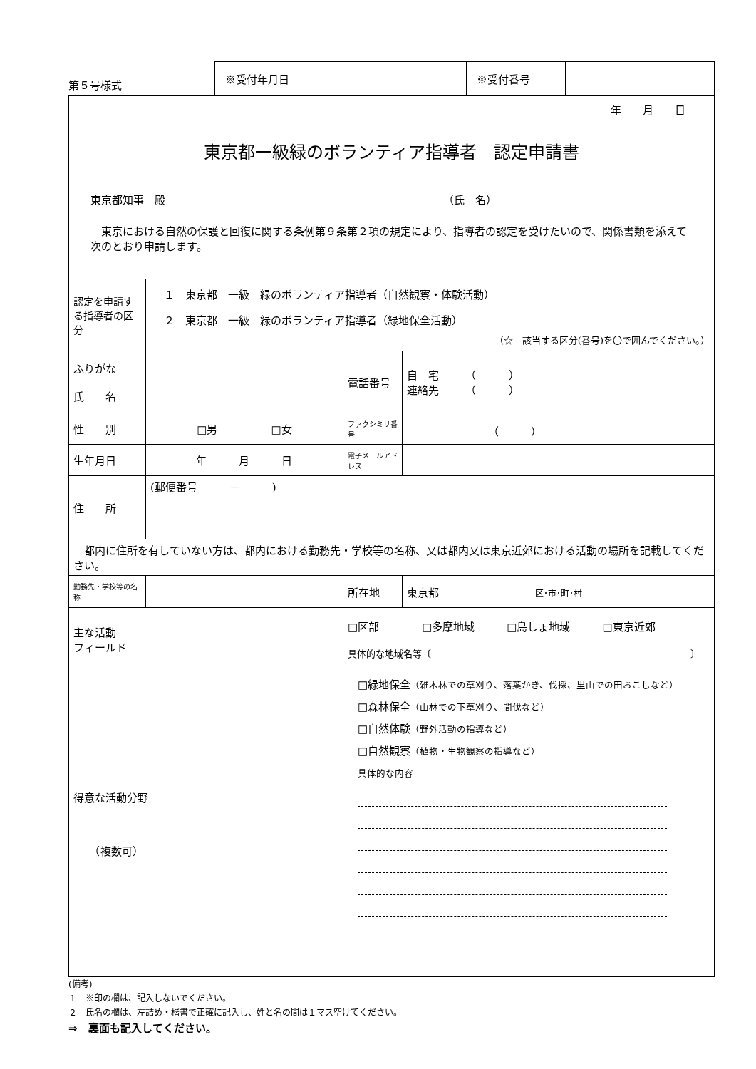第５号様式
| ※受付年月日 | | ※受付番号 | |
| 年 月 日 東京都一級緑のボランティア指導者 認定申請書 東京都知事 殿 （氏 名） 東京における自然の保護と回復に関する条例第９条第２項の規定により、指導者の認定を受けたいので、関係書類を添えて次のとおり申請します。 | | | | |
| 認定を申請する指導者の区分 | １ 東京都 一級 緑のボランティア指導者（自然観察・体験活動） ２ 東京都 一級 緑のボランティア指導者（緑地保全活動） （☆ 該当する区分(番号)を〇で囲んでください。） | | | |
| ふりがな 氏 名 | | | 電話番号 | 自 宅 （ ） 連絡先 （ ） |
| 性 別 | □男 □女 | | ファクシミリ番号 | （ ） |
| 生年月日 | 年 月 日 | | 電子メールアドレス | |
| 住 所 | (郵便番号 － ) | | | |
| 都内に住所を有していない方は、都内における勤務先・学校等の名称、又は都内又は東京近郊における活動の場所を記載してください。 | | | | |
| 勤務先・学校等の名称 | | | 所在地 | 東京都 区･市･町･村 |
| 主な活動 フィールド | | □区部 □多摩地域 □島しょ地域 □東京近郊 具体的な地域名等〔 〕 | | |
| 得意な活動分野 （複数可） | | □緑地保全 （雑木林での草刈り、落葉かき、伐採、里山での田おこしなど） □森林保全 （山林での下草刈り、間伐など） □自然体験 （野外活動の指導など） □自然観察 （植物・生物観察の指導など） 具体的な内容 | | |
(備考)
１　※印の欄は、記入しないでください。
２　氏名の欄は、左詰め・楷書で正確に記入し、姓と名の間は１マス空けてください。
⇒　裏面も記入してください。